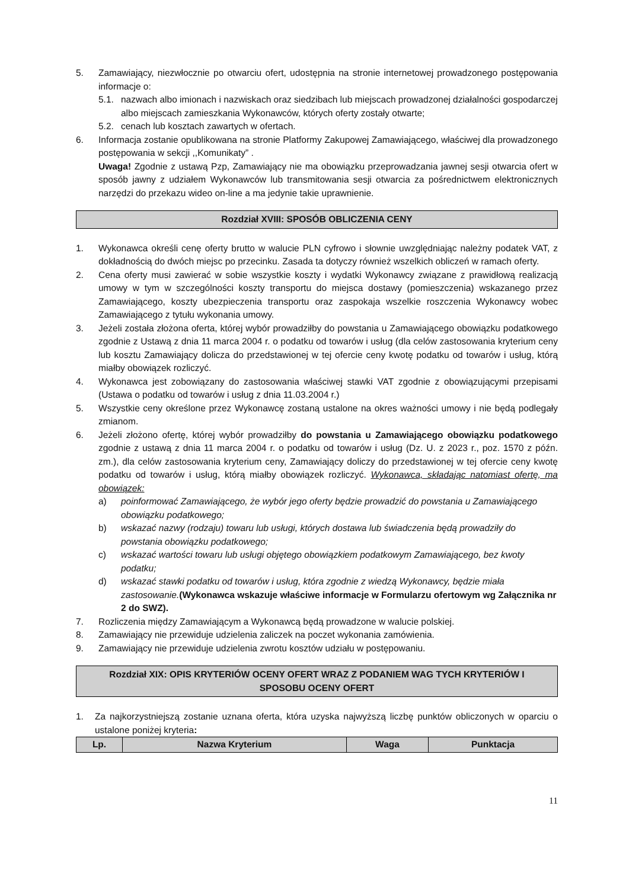5. Zamawiający, niezwłocznie po otwarciu ofert, udostępnia na stronie internetowej prowadzonego postępowania informacje o:
5.1. nazwach albo imionach i nazwiskach oraz siedzibach lub miejscach prowadzonej działalności gospodarczej albo miejscach zamieszkania Wykonawców, których oferty zostały otwarte;
5.2. cenach lub kosztach zawartych w ofertach.
6. Informacja zostanie opublikowana na stronie Platformy Zakupowej Zamawiającego, właściwej dla prowadzonego postępowania w sekcji ,,Komunikaty” .
Uwaga! Zgodnie z ustawą Pzp, Zamawiający nie ma obowiązku przeprowadzania jawnej sesji otwarcia ofert w sposób jawny z udziałem Wykonawców lub transmitowania sesji otwarcia za pośrednictwem elektronicznych narzędzi do przekazu wideo on-line a ma jedynie takie uprawnienie.
Rozdział XVIII: SPOSÓB OBLICZENIA CENY
1. Wykonawca określi cenę oferty brutto w walucie PLN cyfrowo i słownie uwzględniając należny podatek VAT, z dokładnością do dwóch miejsc po przecinku. Zasada ta dotyczy również wszelkich obliczeń w ramach oferty.
2. Cena oferty musi zawierać w sobie wszystkie koszty i wydatki Wykonawcy związane z prawidłową realizacją umowy w tym w szczególności koszty transportu do miejsca dostawy (pomieszczenia) wskazanego przez Zamawiającego, koszty ubezpieczenia transportu oraz zaspokaja wszelkie roszczenia Wykonawcy wobec Zamawiającego z tytułu wykonania umowy.
3. Jeżeli została złożona oferta, której wybór prowadziłby do powstania u Zamawiającego obowiązku podatkowego zgodnie z Ustawą z dnia 11 marca 2004 r. o podatku od towarów i usług (dla celów zastosowania kryterium ceny lub kosztu Zamawiający dolicza do przedstawionej w tej ofercie ceny kwotę podatku od towarów i usług, którą miałby obowiązek rozliczyć.
4. Wykonawca jest zobowiązany do zastosowania właściwej stawki VAT zgodnie z obowiązującymi przepisami (Ustawa o podatku od towarów i usług z dnia 11.03.2004 r.)
5. Wszystkie ceny określone przez Wykonawcę zostaną ustalone na okres ważności umowy i nie będą podlegały zmianom.
6. Jeżeli złożono ofertę, której wybór prowadziłby do powstania u Zamawiającego obowiązku podatkowego zgodnie z ustawą z dnia 11 marca 2004 r. o podatku od towarów i usług (Dz. U. z 2023 r., poz. 1570 z późn. zm.), dla celów zastosowania kryterium ceny, Zamawiający doliczy do przedstawionej w tej ofercie ceny kwotę podatku od towarów i usług, którą miałby obowiązek rozliczyć. Wykonawca, składając natomiast ofertę, ma obowiązek:
a) poinformować Zamawiającego, że wybór jego oferty będzie prowadzić do powstania u Zamawiającego obowiązku podatkowego;
b) wskazać nazwy (rodzaju) towaru lub usługi, których dostawa lub świadczenia będą prowadziły do powstania obowiązku podatkowego;
c) wskazać wartości towaru lub usługi objętego obowiązkiem podatkowym Zamawiającego, bez kwoty podatku;
d) wskazać stawki podatku od towarów i usług, która zgodnie z wiedzą Wykonawcy, będzie miała zastosowanie.(Wykonawca wskazuje właściwe informacje w Formularzu ofertowym wg Załącznika nr 2 do SWZ).
7. Rozliczenia między Zamawiającym a Wykonawcą będą prowadzone w walucie polskiej.
8. Zamawiający nie przewiduje udzielenia zaliczek na poczet wykonania zamówienia.
9. Zamawiający nie przewiduje udzielenia zwrotu kosztów udziału w postępowaniu.
Rozdział XIX: OPIS KRYTERIÓW OCENY OFERT WRAZ Z PODANIEM WAG TYCH KRYTERIÓW I
SPOSOBU OCENY OFERT
1. Za najkorzystniejszą zostanie uznana oferta, która uzyska najwyższą liczbę punktów obliczonych w oparciu o ustalone poniżej kryteria:
| Lp. | Nazwa Kryterium | Waga | Punktacja |
| --- | --- | --- | --- |
11